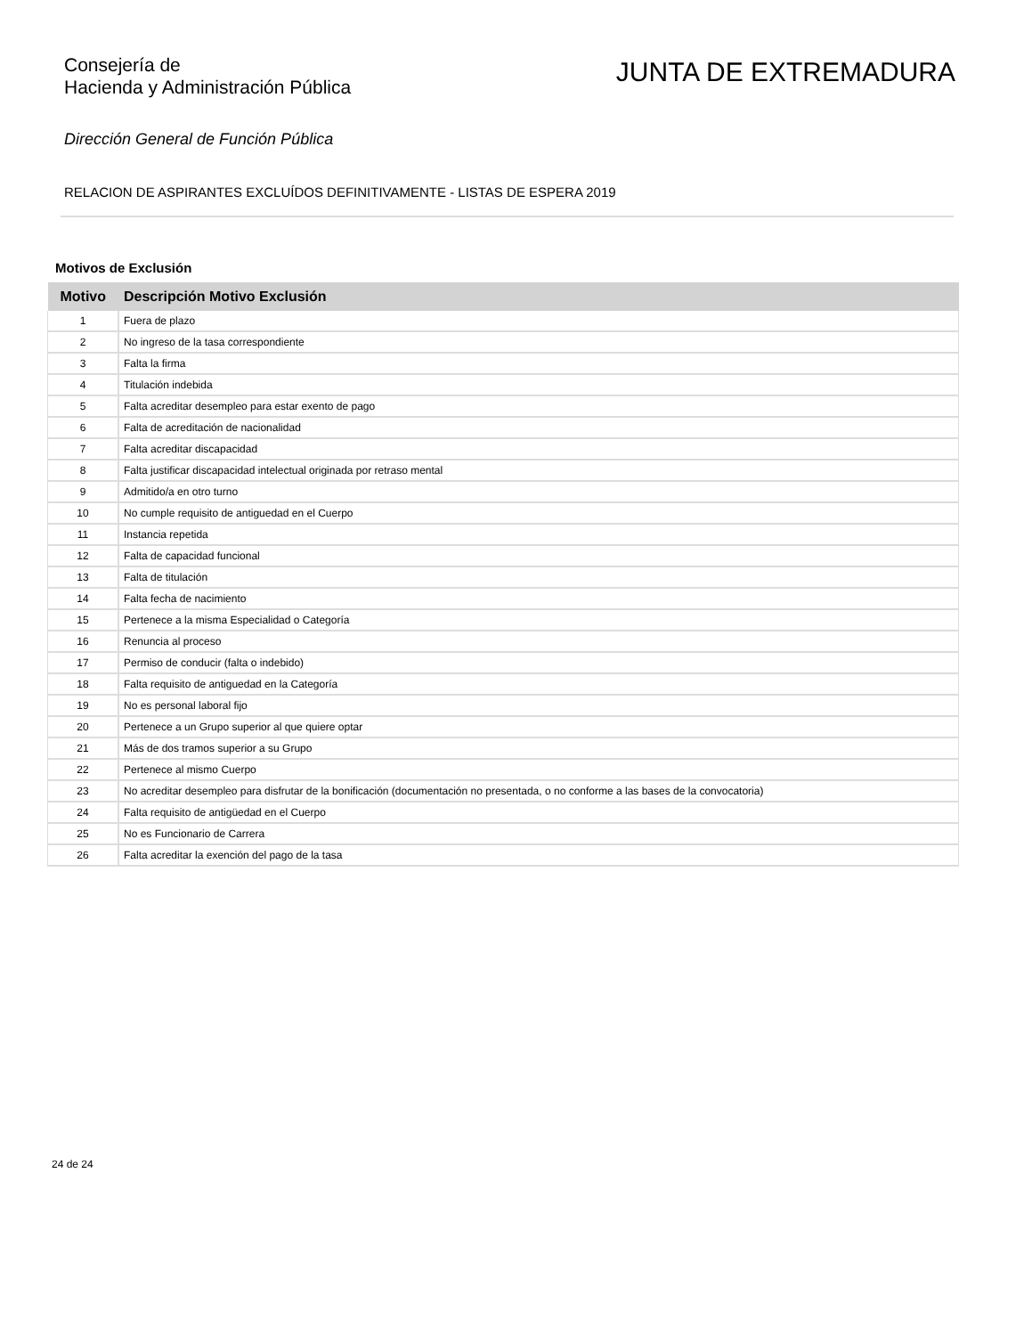Consejería de
Hacienda y Administración Pública
JUNTA DE EXTREMADURA
Dirección General de Función Pública
RELACION DE ASPIRANTES EXCLUÍDOS DEFINITIVAMENTE - LISTAS DE ESPERA 2019
Motivos de Exclusión
| Motivo | Descripción Motivo Exclusión |
| --- | --- |
| 1 | Fuera de plazo |
| 2 | No ingreso de la tasa correspondiente |
| 3 | Falta la firma |
| 4 | Titulación indebida |
| 5 | Falta acreditar desempleo para estar exento de pago |
| 6 | Falta de acreditación de nacionalidad |
| 7 | Falta acreditar discapacidad |
| 8 | Falta justificar discapacidad intelectual originada por retraso mental |
| 9 | Admitido/a en otro turno |
| 10 | No cumple requisito de antiguedad en el Cuerpo |
| 11 | Instancia repetida |
| 12 | Falta de capacidad funcional |
| 13 | Falta de titulación |
| 14 | Falta fecha de nacimiento |
| 15 | Pertenece a la misma Especialidad o Categoría |
| 16 | Renuncia al proceso |
| 17 | Permiso de conducir (falta o indebido) |
| 18 | Falta requisito de antiguedad en la Categoría |
| 19 | No es personal laboral fijo |
| 20 | Pertenece a un Grupo superior al que quiere optar |
| 21 | Más de dos tramos superior a su Grupo |
| 22 | Pertenece al mismo Cuerpo |
| 23 | No acreditar desempleo para disfrutar de la bonificación (documentación no presentada, o no conforme a las bases de la convocatoria) |
| 24 | Falta requisito de antigüedad en el Cuerpo |
| 25 | No es Funcionario de Carrera |
| 26 | Falta acreditar la exención del pago de la tasa |
24 de 24